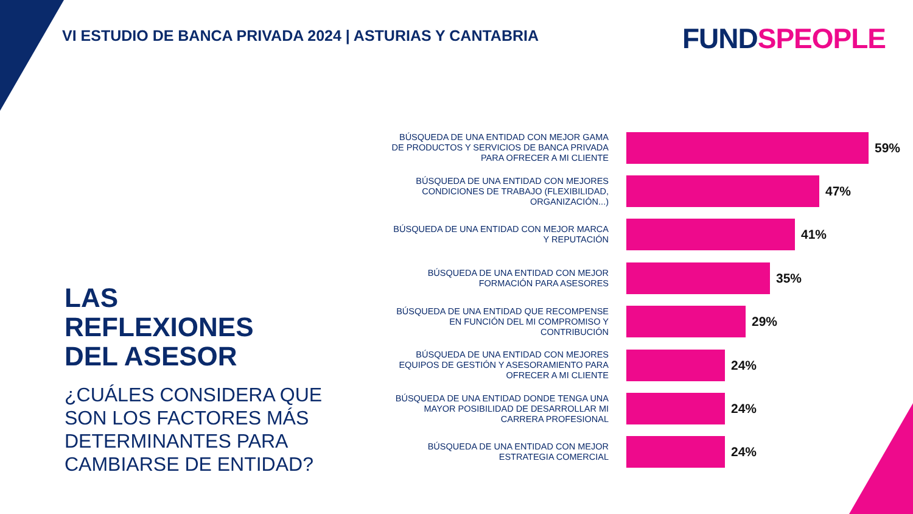VI ESTUDIO DE BANCA PRIVADA 2024 | ASTURIAS Y CANTABRIA
FUNDSPEOPLE
LAS
REFLEXIONES
DEL ASESOR
¿CUÁLES CONSIDERA QUE SON LOS FACTORES MÁS DETERMINANTES PARA CAMBIARSE DE ENTIDAD?
BÚSQUEDA DE UNA ENTIDAD CON MEJOR GAMA DE PRODUCTOS Y SERVICIOS DE BANCA PRIVADA PARA OFRECER A MI CLIENTE
59%
BÚSQUEDA DE UNA ENTIDAD CON MEJORES CONDICIONES DE TRABAJO (FLEXIBILIDAD, ORGANIZACIÓN...)
47%
BÚSQUEDA DE UNA ENTIDAD CON MEJOR MARCA Y REPUTACIÓN
41%
BÚSQUEDA DE UNA ENTIDAD CON MEJOR FORMACIÓN PARA ASESORES
35%
BÚSQUEDA DE UNA ENTIDAD QUE RECOMPENSE EN FUNCIÓN DEL MI COMPROMISO Y CONTRIBUCIÓN
29%
BÚSQUEDA DE UNA ENTIDAD CON MEJORES EQUIPOS DE GESTIÓN Y ASESORAMIENTO PARA OFRECER A MI CLIENTE
24%
BÚSQUEDA DE UNA ENTIDAD DONDE TENGA UNA MAYOR POSIBILIDAD DE DESARROLLAR MI CARRERA PROFESIONAL
24%
BÚSQUEDA DE UNA ENTIDAD CON MEJOR ESTRATEGIA COMERCIAL
24%